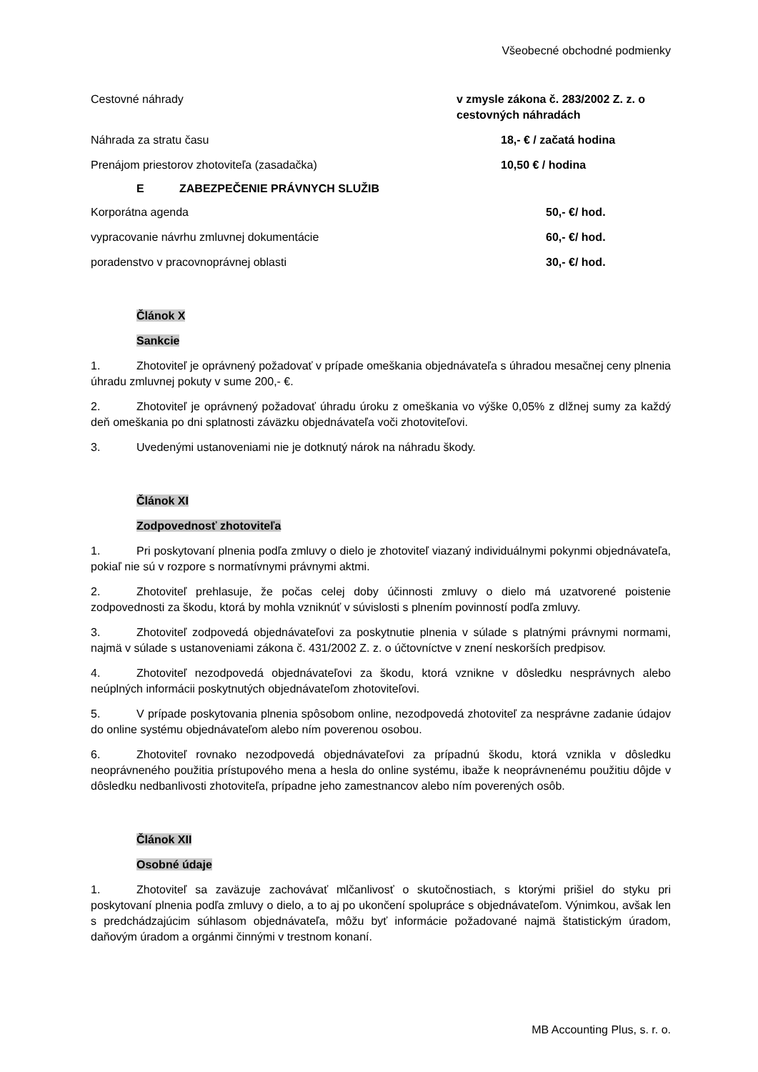Všeobecné obchodné podmienky
Cestovné náhrady v zmysle zákona č. 283/2002 Z. z. o cestovných náhradách
Náhrada za stratu času 18,- € / začatá hodina
Prenájom priestorov zhotoviteľa (zasadačka)
10,50 € / hodina
E ZABEZPEČENIE PRÁVNYCH SLUŽIB
Korporátna agenda 50,- €/ hod.
vypracovanie návrhu zmluvnej dokumentácie
60,- €/ hod.
poradenstvo v pracovnoprávnej oblasti
30,- €/ hod.
Článok X
Sankcie
1. Zhotoviteľ je oprávnený požadovať v prípade omeškania objednávateľa s úhradou mesačnej ceny plnenia úhradu zmluvnej pokuty v sume 200,- €.
2. Zhotoviteľ je oprávnený požadovať úhradu úroku z omeškania vo výške 0,05% z dlžnej sumy za každý deň omeškania po dni splatnosti záväzku objednávateľa voči zhotoviteľovi.
3. Uvedenými ustanoveniami nie je dotknutý nárok na náhradu škody.
Článok XI
Zodpovednosť zhotoviteľa
1. Pri poskytovaní plnenia podľa zmluvy o dielo je zhotoviteľ viazaný individuálnymi pokynmi objednávateľa, pokiaľ nie sú v rozpore s normatívnymi právnymi aktmi.
2. Zhotoviteľ prehlasuje, že počas celej doby účinnosti zmluvy o dielo má uzatvorené poistenie zodpovednosti za škodu, ktorá by mohla vzniknúť v súvislosti s plnením povinností podľa zmluvy.
3. Zhotoviteľ zodpovedá objednávateľovi za poskytnutie plnenia v súlade s platnými právnymi normami, najmä v súlade s ustanoveniami zákona č. 431/2002 Z. z. o účtovníctve v znení neskorších predpisov.
4. Zhotoviteľ nezodpovedá objednávateľovi za škodu, ktorá vznikne v dôsledku nesprávnych alebo neúplných informácii poskytnutých objednávateľom zhotoviteľovi.
5. V prípade poskytovania plnenia spôsobom online, nezodpovedá zhotoviteľ za nesprávne zadanie údajov do online systému objednávateľom alebo ním poverenou osobou.
6. Zhotoviteľ rovnako nezodpovedá objednávateľovi za prípadnú škodu, ktorá vznikla v dôsledku neoprávneného použitia prístupového mena a hesla do online systému, ibaže k neoprávnenému použitiu dôjde v dôsledku nedbanlivosti zhotoviteľa, prípadne jeho zamestnancov alebo ním poverených osôb.
Článok XII
Osobné údaje
1. Zhotoviteľ sa zaväzuje zachovávať mlčanlivosť o skutočnostiach, s ktorými prišiel do styku pri poskytovaní plnenia podľa zmluvy o dielo, a to aj po ukončení spolupráce s objednávateľom. Výnimkou, avšak len s predchádzajúcim súhlasom objednávateľa, môžu byť informácie požadované najmä štatistickým úradom, daňovým úradom a orgánmi činnými v trestnom konaní.
MB Accounting Plus, s. r. o.